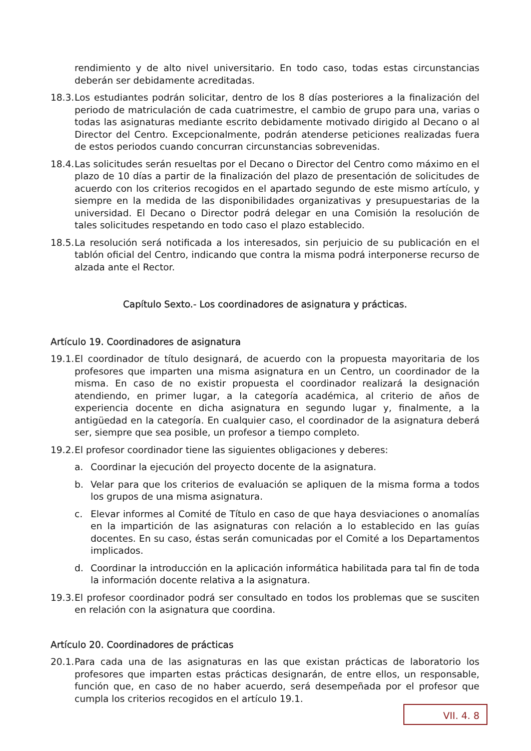rendimiento y de alto nivel universitario. En todo caso, todas estas circunstancias deberán ser debidamente acreditadas.
18.3. Los estudiantes podrán solicitar, dentro de los 8 días posteriores a la finalización del periodo de matriculación de cada cuatrimestre, el cambio de grupo para una, varias o todas las asignaturas mediante escrito debidamente motivado dirigido al Decano o al Director del Centro. Excepcionalmente, podrán atenderse peticiones realizadas fuera de estos periodos cuando concurran circunstancias sobrevenidas.
18.4. Las solicitudes serán resueltas por el Decano o Director del Centro como máximo en el plazo de 10 días a partir de la finalización del plazo de presentación de solicitudes de acuerdo con los criterios recogidos en el apartado segundo de este mismo artículo, y siempre en la medida de las disponibilidades organizativas y presupuestarias de la universidad. El Decano o Director podrá delegar en una Comisión la resolución de tales solicitudes respetando en todo caso el plazo establecido.
18.5. La resolución será notificada a los interesados, sin perjuicio de su publicación en el tablón oficial del Centro, indicando que contra la misma podrá interponerse recurso de alzada ante el Rector.
Capítulo Sexto.- Los coordinadores de asignatura y prácticas.
Artículo 19. Coordinadores de asignatura
19.1. El coordinador de título designará, de acuerdo con la propuesta mayoritaria de los profesores que imparten una misma asignatura en un Centro, un coordinador de la misma. En caso de no existir propuesta el coordinador realizará la designación atendiendo, en primer lugar, a la categoría académica, al criterio de años de experiencia docente en dicha asignatura en segundo lugar y, finalmente, a la antigüedad en la categoría. En cualquier caso, el coordinador de la asignatura deberá ser, siempre que sea posible, un profesor a tiempo completo.
19.2. El profesor coordinador tiene las siguientes obligaciones y deberes:
a. Coordinar la ejecución del proyecto docente de la asignatura.
b. Velar para que los criterios de evaluación se apliquen de la misma forma a todos los grupos de una misma asignatura.
c. Elevar informes al Comité de Título en caso de que haya desviaciones o anomalías en la impartición de las asignaturas con relación a lo establecido en las guías docentes. En su caso, éstas serán comunicadas por el Comité a los Departamentos implicados.
d. Coordinar la introducción en la aplicación informática habilitada para tal fin de toda la información docente relativa a la asignatura.
19.3. El profesor coordinador podrá ser consultado en todos los problemas que se susciten en relación con la asignatura que coordina.
Artículo 20. Coordinadores de prácticas
20.1. Para cada una de las asignaturas en las que existan prácticas de laboratorio los profesores que imparten estas prácticas designarán, de entre ellos, un responsable, función que, en caso de no haber acuerdo, será desempeñada por el profesor que cumpla los criterios recogidos en el artículo 19.1.
VII. 4. 8